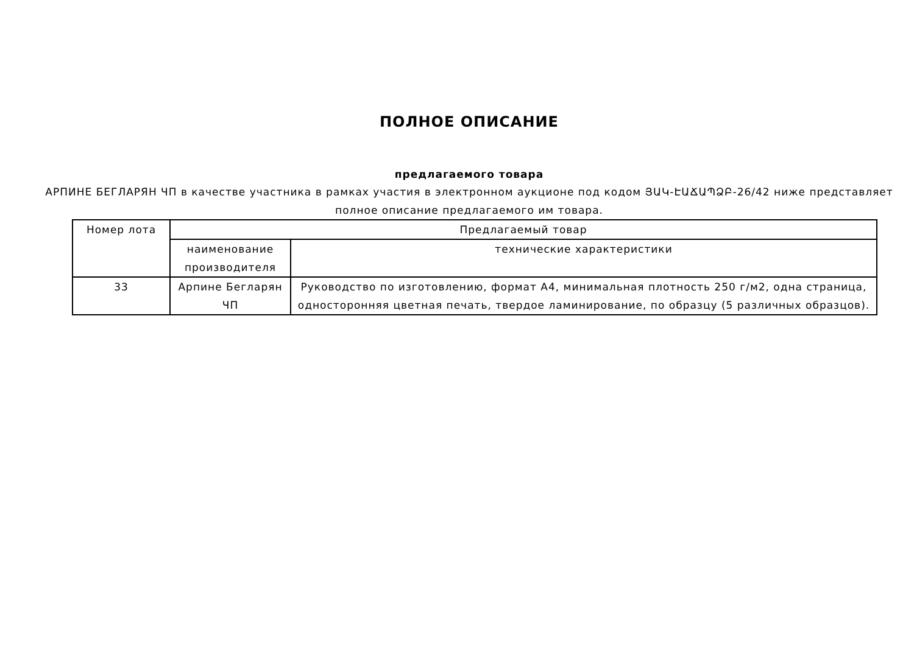ПОЛНОЕ ОПИСАНИЕ
предлагаемого товара
АРПИНЕ БЕГЛАРЯН ЧП в качестве участника в рамках участия в электронном аукционе под кодом ՅԱԿ-ԷԱՃԱՊՁԲ-26/42 ниже представляет полное описание предлагаемого им товара.
| Номер лота | Предлагаемый товар | |
| --- | --- | --- |
| | наименование производителя | технические характеристики |
| 33 | Арпине Бегларян ЧП | Руководство по изготовлению, формат А4, минимальная плотность 250 г/м2, одна страница, односторонняя цветная печать, твердое ламинирование, по образцу (5 различных образцов). |